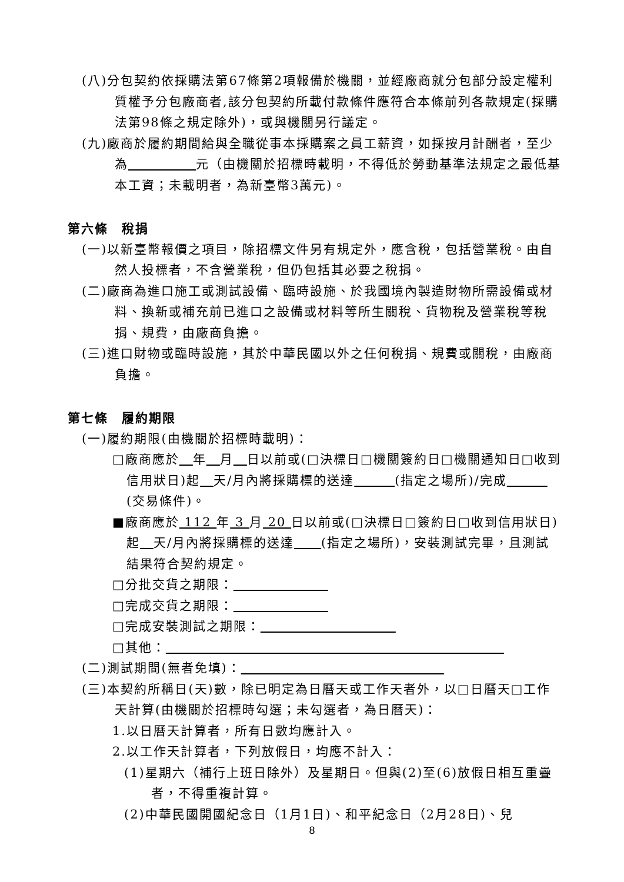(八)分包契約依採購法第67條第2項報備於機關，並經廠商就分包部分設定權利質權予分包廠商者,該分包契約所載付款條件應符合本條前列各款規定(採購法第98條之規定除外)，或與機關另行議定。
(九)廠商於履約期間給與全職從事本採購案之員工薪資，如採按月計酬者，至少為　　　　　 元（由機關於招標時載明，不得低於勞動基準法規定之最低基本工資；未載明者，為新臺幣3萬元)。
第六條　稅捐
(一)以新臺幣報價之項目，除招標文件另有規定外，應含稅，包括營業稅。由自然人投標者，不含營業稅，但仍包括其必要之稅捐。
(二)廠商為進口施工或測試設備、臨時設施、於我國境內製造財物所需設備或材料、換新或補充前已進口之設備或材料等所生關稅、貨物稅及營業稅等稅捐、規費，由廠商負擔。
(三)進口財物或臨時設施，其於中華民國以外之任何稅捐、規費或關稅，由廠商負擔。
第七條　履約期限
(一)履約期限(由機關於招標時載明)：
□廠商應於　 年　 月　 日以前或(□決標日□機關簽約日□機關通知日□收到信用狀日)起　 天/月內將採購標的送達　　　 (指定之場所)/完成　　　 (交易條件)。
■廠商應於 112 年 3 月 20 日以前或(□決標日□簽約日□收到信用狀日)起　 天/月內將採購標的送達　　 (指定之場所)，安裝測試完畢，且測試結果符合契約規定。
□分批交貨之期限：　　　　　　　
□完成交貨之期限：　　　　　　　
□完成安裝測試之期限：　　　　　　　　　　
□其他：　　　　　　　　　　　　　　　　　　　　　　　　　
(二)測試期間(無者免填)：　　　　　　　　　　　　　　　
(三)本契約所稱日(天)數，除已明定為日曆天或工作天者外，以□日曆天□工作天計算(由機關於招標時勾選；未勾選者，為日曆天)：
1.以日曆天計算者，所有日數均應計入。
2.以工作天計算者，下列放假日，均應不計入：
(1)星期六（補行上班日除外）及星期日。但與(2)至(6)放假日相互重疊者，不得重複計算。
(2)中華民國開國紀念日（1月1日)、和平紀念日（2月28日)、兒
8